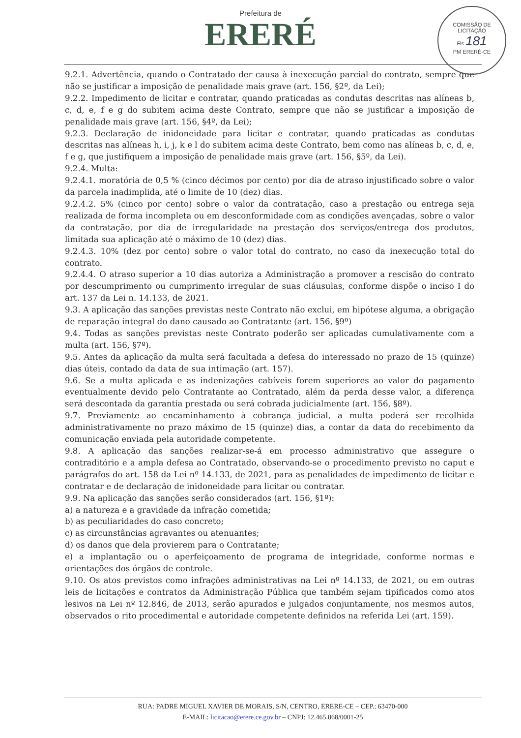Prefeitura de
ERERÉ
COMISSÃO DE LICITAÇÃO
Fls 181
PM ERERÉ-CE
9.2.1. Advertência, quando o Contratado der causa à inexecução parcial do contrato, sempre que não se justificar a imposição de penalidade mais grave (art. 156, §2º, da Lei);
9.2.2. Impedimento de licitar e contratar, quando praticadas as condutas descritas nas alíneas b, c, d, e, f e g do subitem acima deste Contrato, sempre que não se justificar a imposição de penalidade mais grave (art. 156, §4º, da Lei);
9.2.3. Declaração de inidoneidade para licitar e contratar, quando praticadas as condutas descritas nas alíneas h, i, j, k e l do subitem acima deste Contrato, bem como nas alíneas b, c, d, e, f e g, que justifiquem a imposição de penalidade mais grave (art. 156, §5º, da Lei).
9.2.4. Multa:
9.2.4.1. moratória de 0,5 % (cinco décimos por cento) por dia de atraso injustificado sobre o valor da parcela inadimplida, até o limite de 10 (dez) dias.
9.2.4.2. 5% (cinco por cento) sobre o valor da contratação, caso a prestação ou entrega seja realizada de forma incompleta ou em desconformidade com as condições avençadas, sobre o valor da contratação, por dia de irregularidade na prestação dos serviços/entrega dos produtos, limitada sua aplicação até o máximo de 10 (dez) dias.
9.2.4.3. 10% (dez por cento) sobre o valor total do contrato, no caso da inexecução total do contrato.
9.2.4.4. O atraso superior a 10 dias autoriza a Administração a promover a rescisão do contrato por descumprimento ou cumprimento irregular de suas cláusulas, conforme dispõe o inciso I do art. 137 da Lei n. 14.133, de 2021.
9.3. A aplicação das sanções previstas neste Contrato não exclui, em hipótese alguma, a obrigação de reparação integral do dano causado ao Contratante (art. 156, §9º)
9.4. Todas as sanções previstas neste Contrato poderão ser aplicadas cumulativamente com a multa (art. 156, §7º).
9.5. Antes da aplicação da multa será facultada a defesa do interessado no prazo de 15 (quinze) dias úteis, contado da data de sua intimação (art. 157).
9.6. Se a multa aplicada e as indenizações cabíveis forem superiores ao valor do pagamento eventualmente devido pelo Contratante ao Contratado, além da perda desse valor, a diferença será descontada da garantia prestada ou será cobrada judicialmente (art. 156, §8º).
9.7. Previamente ao encaminhamento à cobrança judicial, a multa poderá ser recolhida administrativamente no prazo máximo de 15 (quinze) dias, a contar da data do recebimento da comunicação enviada pela autoridade competente.
9.8. A aplicação das sanções realizar-se-á em processo administrativo que assegure o contraditório e a ampla defesa ao Contratado, observando-se o procedimento previsto no caput e parágrafos do art. 158 da Lei nº 14.133, de 2021, para as penalidades de impedimento de licitar e contratar e de declaração de inidoneidade para licitar ou contratar.
9.9. Na aplicação das sanções serão considerados (art. 156, §1º):
a) a natureza e a gravidade da infração cometida;
b) as peculiaridades do caso concreto;
c) as circunstâncias agravantes ou atenuantes;
d) os danos que dela provierem para o Contratante;
e) a implantação ou o aperfeiçoamento de programa de integridade, conforme normas e orientações dos órgãos de controle.
9.10. Os atos previstos como infrações administrativas na Lei nº 14.133, de 2021, ou em outras leis de licitações e contratos da Administração Pública que também sejam tipificados como atos lesivos na Lei nº 12.846, de 2013, serão apurados e julgados conjuntamente, nos mesmos autos, observados o rito procedimental e autoridade competente definidos na referida Lei (art. 159).
RUA: PADRE MIGUEL XAVIER DE MORAIS, S/N, CENTRO, ERERE-CE – CEP.: 63470-000
E-MAIL: licitacao@erere.ce.gov.br – CNPJ: 12.465.068/0001-25